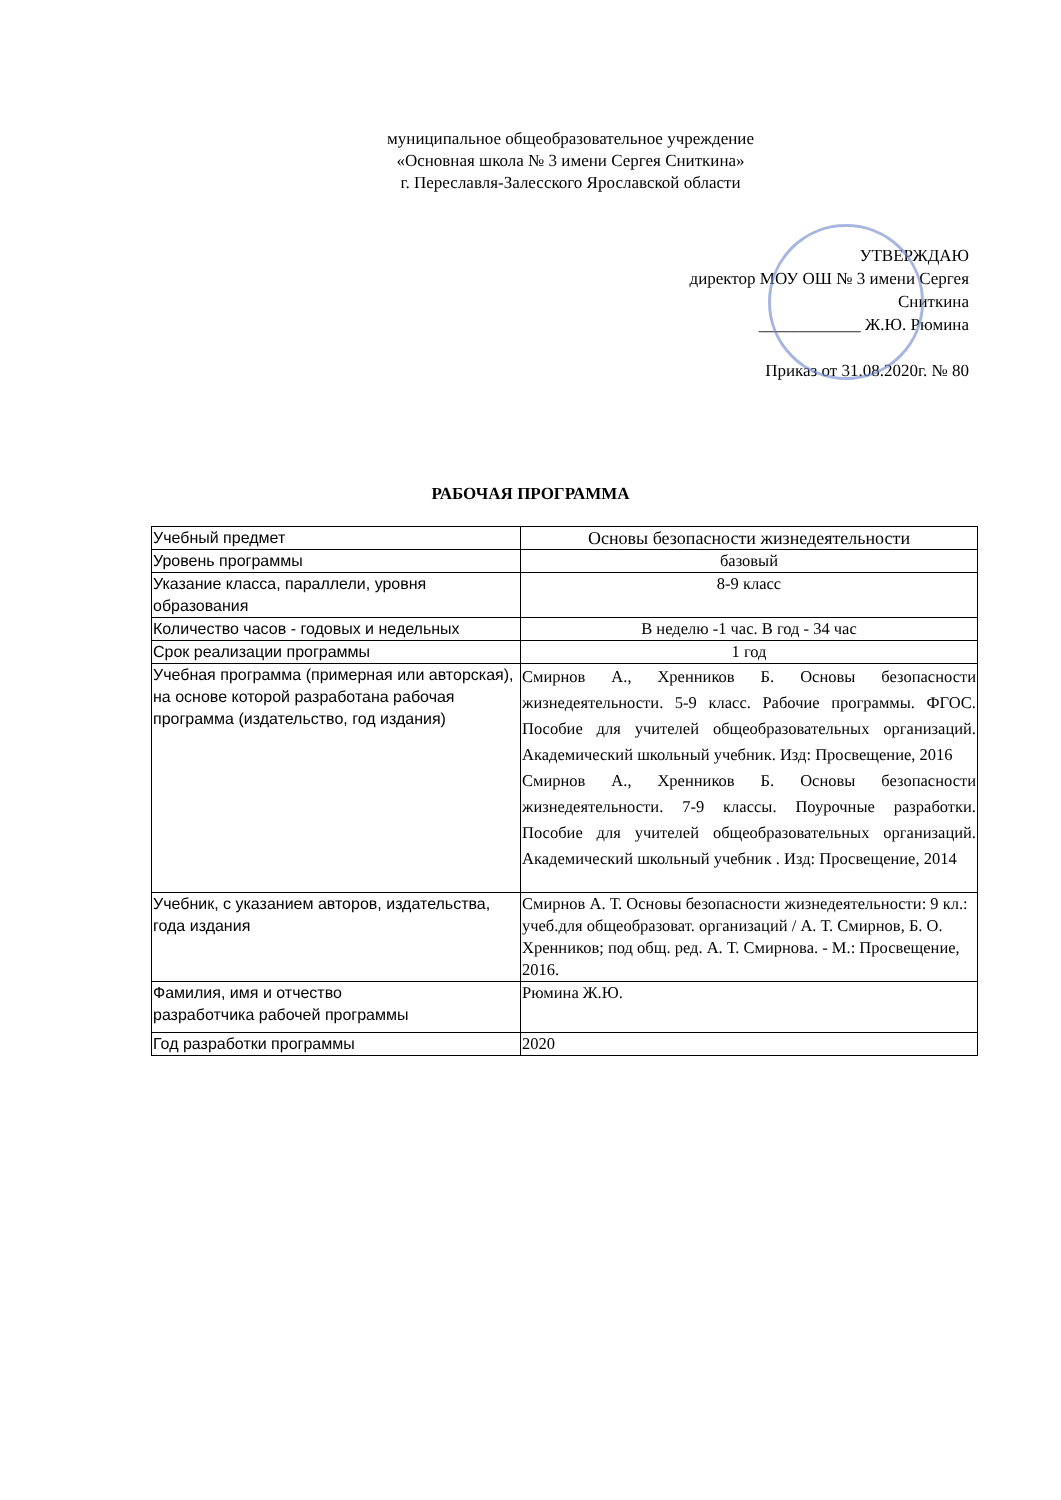муниципальное общеобразовательное учреждение
«Основная школа № 3 имени Сергея Сниткина»
г. Переславля-Залесского Ярославской области
УТВЕРЖДАЮ
директор МОУ ОШ № 3 имени Сергея
Сниткина
____________ Ж.Ю. Рюмина
Приказ от 31.08.2020г. № 80
РАБОЧАЯ ПРОГРАММА
| Учебный предмет | Основы безопасности жизнедеятельности |
| Уровень программы | базовый |
| Указание класса, параллели, уровня образования | 8-9 класс |
| Количество часов - годовых и недельных | В неделю -1 час. В год - 34 час |
| Срок реализации программы | 1 год |
| Учебная программа (примерная или авторская), на основе которой разработана рабочая программа (издательство, год издания) | Смирнов А., Хренников Б. Основы безопасности жизнедеятельности. 5-9 класс. Рабочие программы. ФГОС. Пособие для учителей общеобразовательных организаций. Академический школьный учебник. Изд: Просвещение, 2016 Смирнов А., Хренников Б. Основы безопасности жизнедеятельности. 7-9 классы. Поурочные разработки. Пособие для учителей общеобразовательных организаций. Академический школьный учебник . Изд: Просвещение, 2014 |
| Учебник, с указанием авторов, издательства, года издания | Смирнов А. Т. Основы безопасности жизнедеятельности: 9 кл.: учеб.для общеобразоват. организаций / А. Т. Смирнов, Б. О. Хренников; под общ. ред. А. Т. Смирнова. - М.: Просвещение, 2016. |
| Фамилия, имя и отчество разработчика рабочей программы | Рюмина Ж.Ю. |
| Год разработки программы | 2020 |